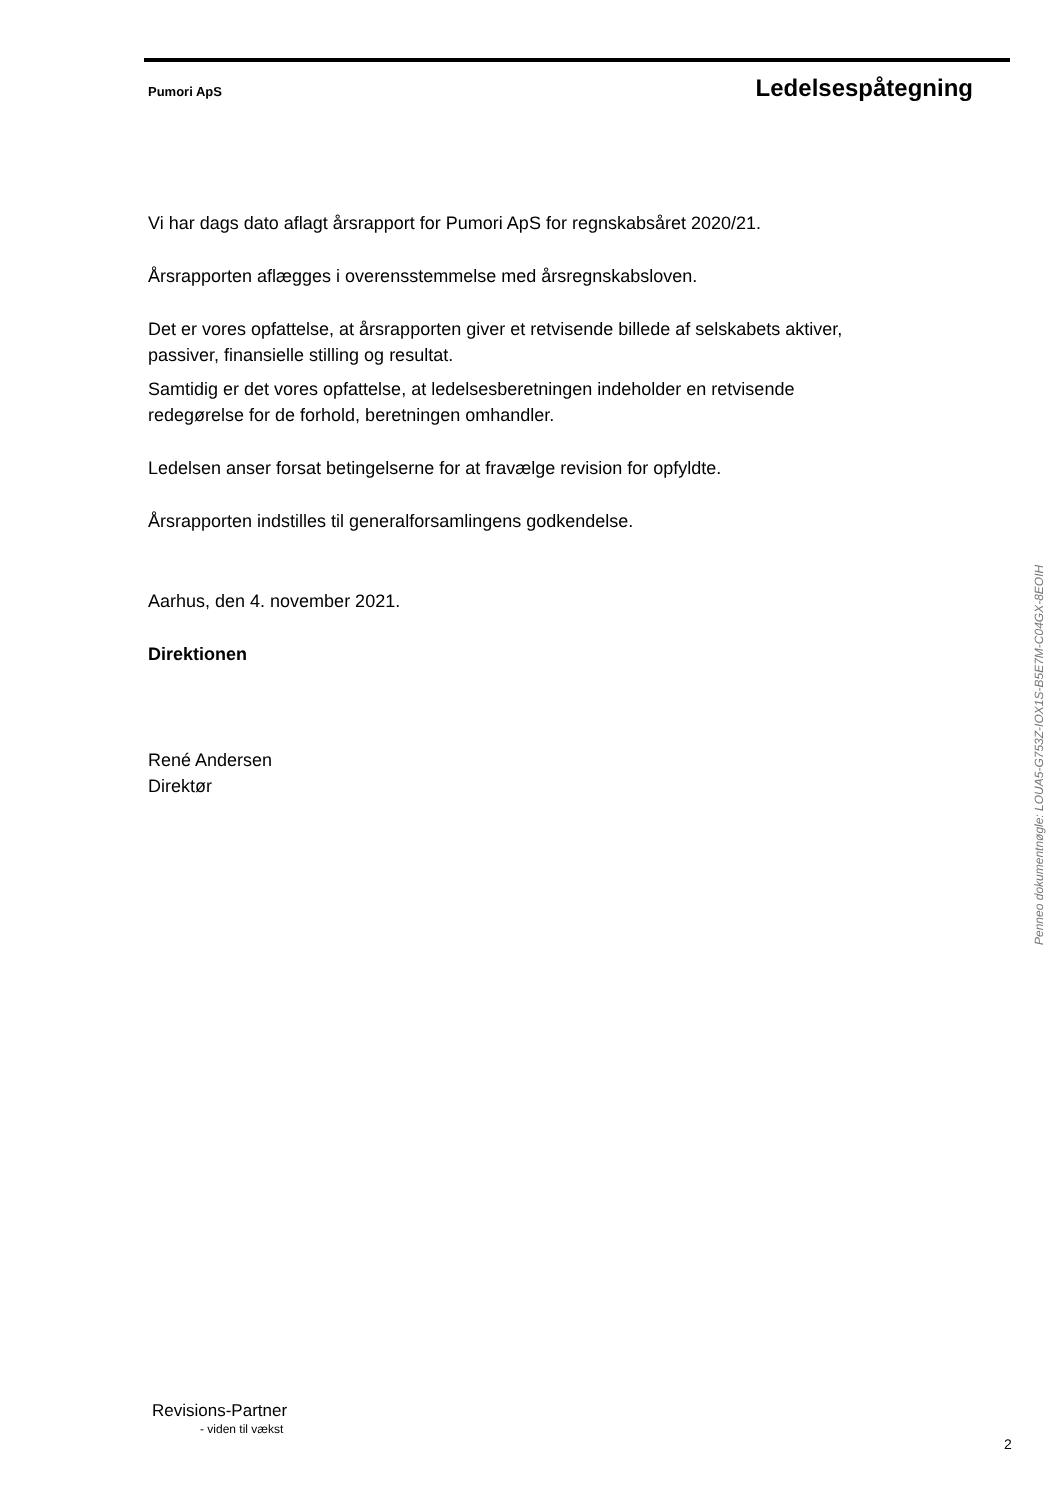Pumori ApS Ledelsespåtegning
Vi har dags dato aflagt årsrapport for Pumori ApS for regnskabsåret 2020/21.
Årsrapporten aflægges i overensstemmelse med årsregnskabsloven.
Det er vores opfattelse, at årsrapporten giver et retvisende billede af selskabets aktiver, passiver, finansielle stilling og resultat.
Samtidig er det vores opfattelse, at ledelsesberetningen indeholder en retvisende redegørelse for de forhold, beretningen omhandler.
Ledelsen anser forsat betingelserne for at fravælge revision for opfyldte.
Årsrapporten indstilles til generalforsamlingens godkendelse.
Aarhus, den 4. november 2021.
Direktionen
René Andersen
Direktør
Penneo dokumentnøgle: LOUA5-G753Z-IOX1S-B5E7M-C04GX-8EOIH
Revisions-Partner
- viden til vækst
2